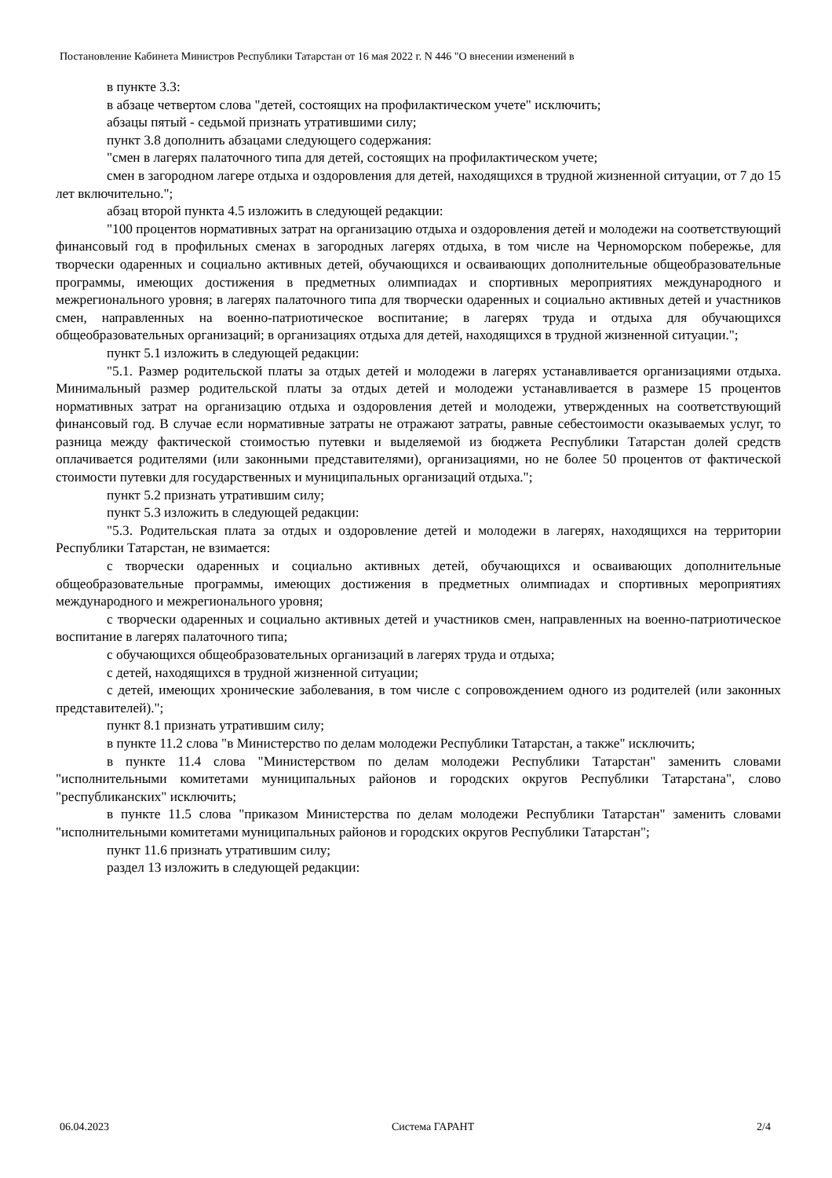Постановление Кабинета Министров Республики Татарстан от 16 мая 2022 г. N 446 "О внесении изменений в
в пункте 3.3:
в абзаце четвертом слова "детей, состоящих на профилактическом учете" исключить;
абзацы пятый - седьмой признать утратившими силу;
пункт 3.8 дополнить абзацами следующего содержания:
"смен в лагерях палаточного типа для детей, состоящих на профилактическом учете;
смен в загородном лагере отдыха и оздоровления для детей, находящихся в трудной жизненной ситуации, от 7 до 15 лет включительно.";
абзац второй пункта 4.5 изложить в следующей редакции:
"100 процентов нормативных затрат на организацию отдыха и оздоровления детей и молодежи на соответствующий финансовый год в профильных сменах в загородных лагерях отдыха, в том числе на Черноморском побережье, для творчески одаренных и социально активных детей, обучающихся и осваивающих дополнительные общеобразовательные программы, имеющих достижения в предметных олимпиадах и спортивных мероприятиях международного и межрегионального уровня; в лагерях палаточного типа для творчески одаренных и социально активных детей и участников смен, направленных на военно-патриотическое воспитание; в лагерях труда и отдыха для обучающихся общеобразовательных организаций; в организациях отдыха для детей, находящихся в трудной жизненной ситуации.";
пункт 5.1 изложить в следующей редакции:
"5.1. Размер родительской платы за отдых детей и молодежи в лагерях устанавливается организациями отдыха. Минимальный размер родительской платы за отдых детей и молодежи устанавливается в размере 15 процентов нормативных затрат на организацию отдыха и оздоровления детей и молодежи, утвержденных на соответствующий финансовый год. В случае если нормативные затраты не отражают затраты, равные себестоимости оказываемых услуг, то разница между фактической стоимостью путевки и выделяемой из бюджета Республики Татарстан долей средств оплачивается родителями (или законными представителями), организациями, но не более 50 процентов от фактической стоимости путевки для государственных и муниципальных организаций отдыха.";
пункт 5.2 признать утратившим силу;
пункт 5.3 изложить в следующей редакции:
"5.3. Родительская плата за отдых и оздоровление детей и молодежи в лагерях, находящихся на территории Республики Татарстан, не взимается:
с творчески одаренных и социально активных детей, обучающихся и осваивающих дополнительные общеобразовательные программы, имеющих достижения в предметных олимпиадах и спортивных мероприятиях международного и межрегионального уровня;
с творчески одаренных и социально активных детей и участников смен, направленных на военно-патриотическое воспитание в лагерях палаточного типа;
с обучающихся общеобразовательных организаций в лагерях труда и отдыха;
с детей, находящихся в трудной жизненной ситуации;
с детей, имеющих хронические заболевания, в том числе с сопровождением одного из родителей (или законных представителей).";
пункт 8.1 признать утратившим силу;
в пункте 11.2 слова "в Министерство по делам молодежи Республики Татарстан, а также" исключить;
в пункте 11.4 слова "Министерством по делам молодежи Республики Татарстан" заменить словами "исполнительными комитетами муниципальных районов и городских округов Республики Татарстана", слово "республиканских" исключить;
в пункте 11.5 слова "приказом Министерства по делам молодежи Республики Татарстан" заменить словами "исполнительными комитетами муниципальных районов и городских округов Республики Татарстан";
пункт 11.6 признать утратившим силу;
раздел 13 изложить в следующей редакции:
06.04.2023 Система ГАРАНТ 2/4